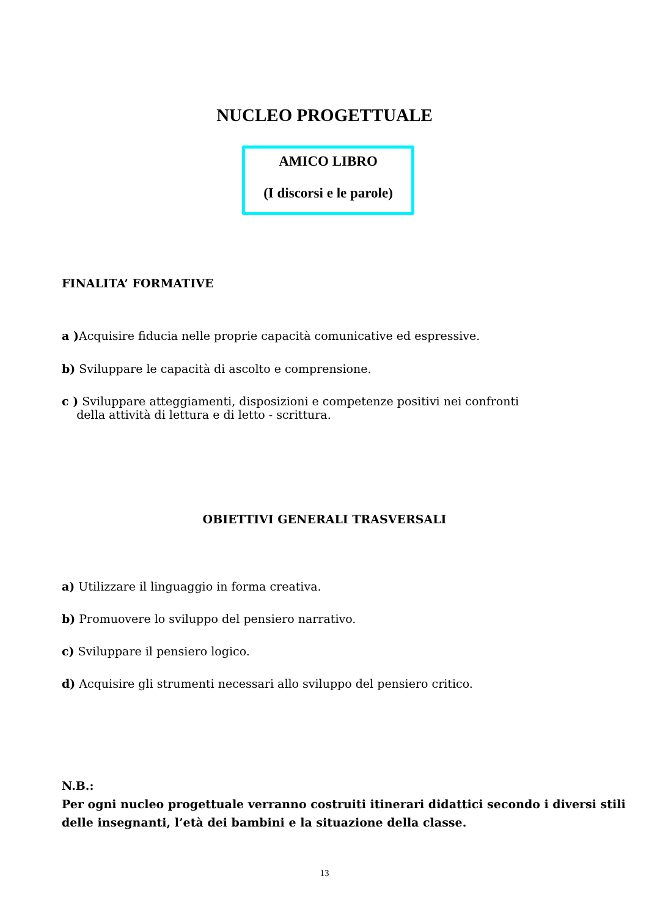NUCLEO PROGETTUALE
AMICO LIBRO
(I discorsi e le parole)
FINALITA’ FORMATIVE
a ) Acquisire fiducia nelle proprie capacità comunicative ed espressive.
b) Sviluppare le capacità di ascolto e comprensione.
c ) Sviluppare atteggiamenti, disposizioni e competenze positivi nei confronti
della attività di lettura e di letto - scrittura.
OBIETTIVI GENERALI TRASVERSALI
a) Utilizzare il linguaggio in forma creativa.
b) Promuovere lo sviluppo del pensiero narrativo.
c) Sviluppare il pensiero logico.
d) Acquisire gli strumenti necessari allo sviluppo del pensiero critico.
N.B.:
Per ogni nucleo progettuale verranno costruiti itinerari didattici secondo i diversi stili
delle insegnanti, l’età dei bambini e la situazione della classe.
13